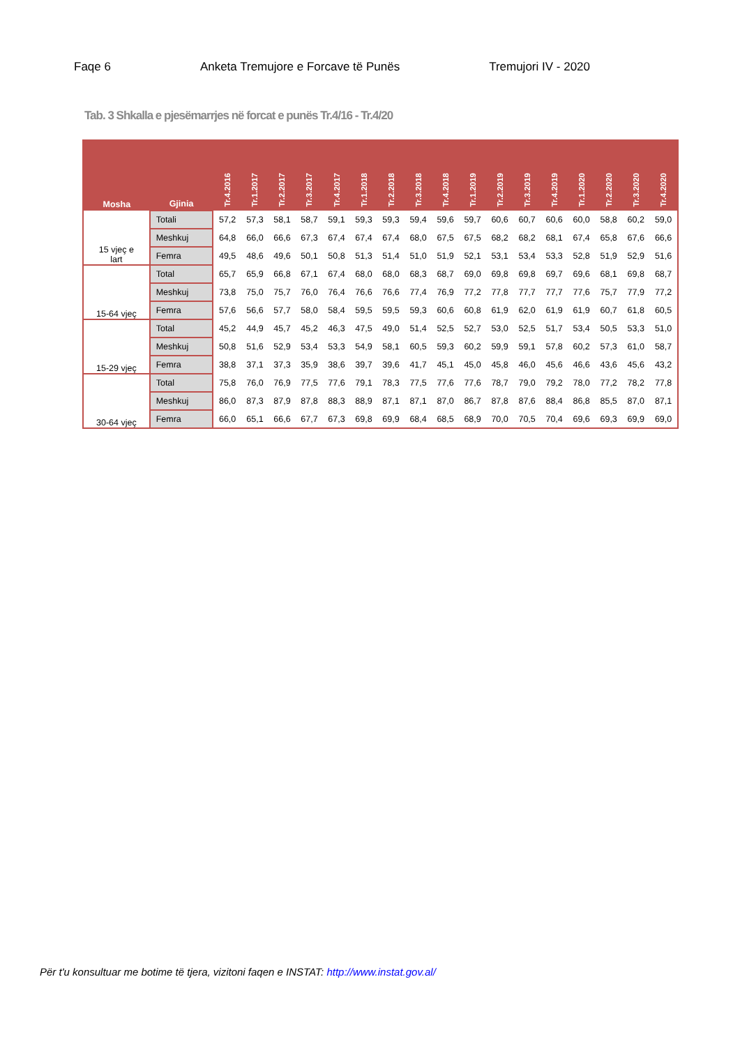Faqe 6 Anketa Tremujore e Forcave të Punës Tremujori IV - 2020
Tab. 3 Shkalla e pjesëmarrjes në forcat e punës Tr.4/16 - Tr.4/20
| Mosha | Gjinia | Tr.4.2016 | Tr.1.2017 | Tr.2.2017 | Tr.3.2017 | Tr.4.2017 | Tr.1.2018 | Tr.2.2018 | Tr.3.2018 | Tr.4.2018 | Tr.1.2019 | Tr.2.2019 | Tr.3.2019 | Tr.4.2019 | Tr.1.2020 | Tr.2.2020 | Tr.3.2020 | Tr.4.2020 |
| --- | --- | --- | --- | --- | --- | --- | --- | --- | --- | --- | --- | --- | --- | --- | --- | --- | --- | --- |
| 15 vjeç e lart | Totali | 57,2 | 57,3 | 58,1 | 58,7 | 59,1 | 59,3 | 59,3 | 59,4 | 59,6 | 59,7 | 60,6 | 60,7 | 60,6 | 60,0 | 58,8 | 60,2 | 59,0 |
| | Meshkuj | 64,8 | 66,0 | 66,6 | 67,3 | 67,4 | 67,4 | 67,4 | 68,0 | 67,5 | 67,5 | 68,2 | 68,2 | 68,1 | 67,4 | 65,8 | 67,6 | 66,6 |
| | Femra | 49,5 | 48,6 | 49,6 | 50,1 | 50,8 | 51,3 | 51,4 | 51,0 | 51,9 | 52,1 | 53,1 | 53,4 | 53,3 | 52,8 | 51,9 | 52,9 | 51,6 |
| 15-64 vjeç | Total | 65,7 | 65,9 | 66,8 | 67,1 | 67,4 | 68,0 | 68,0 | 68,3 | 68,7 | 69,0 | 69,8 | 69,8 | 69,7 | 69,6 | 68,1 | 69,8 | 68,7 |
| | Meshkuj | 73,8 | 75,0 | 75,7 | 76,0 | 76,4 | 76,6 | 76,6 | 77,4 | 76,9 | 77,2 | 77,8 | 77,7 | 77,7 | 77,6 | 75,7 | 77,9 | 77,2 |
| | Femra | 57,6 | 56,6 | 57,7 | 58,0 | 58,4 | 59,5 | 59,5 | 59,3 | 60,6 | 60,8 | 61,9 | 62,0 | 61,9 | 61,9 | 60,7 | 61,8 | 60,5 |
| 15-29 vjeç | Total | 45,2 | 44,9 | 45,7 | 45,2 | 46,3 | 47,5 | 49,0 | 51,4 | 52,5 | 52,7 | 53,0 | 52,5 | 51,7 | 53,4 | 50,5 | 53,3 | 51,0 |
| | Meshkuj | 50,8 | 51,6 | 52,9 | 53,4 | 53,3 | 54,9 | 58,1 | 60,5 | 59,3 | 60,2 | 59,9 | 59,1 | 57,8 | 60,2 | 57,3 | 61,0 | 58,7 |
| | Femra | 38,8 | 37,1 | 37,3 | 35,9 | 38,6 | 39,7 | 39,6 | 41,7 | 45,1 | 45,0 | 45,8 | 46,0 | 45,6 | 46,6 | 43,6 | 45,6 | 43,2 |
| 30-64 vjeç | Total | 75,8 | 76,0 | 76,9 | 77,5 | 77,6 | 79,1 | 78,3 | 77,5 | 77,6 | 77,6 | 78,7 | 79,0 | 79,2 | 78,0 | 77,2 | 78,2 | 77,8 |
| | Meshkuj | 86,0 | 87,3 | 87,9 | 87,8 | 88,3 | 88,9 | 87,1 | 87,1 | 87,0 | 86,7 | 87,8 | 87,6 | 88,4 | 86,8 | 85,5 | 87,0 | 87,1 |
| | Femra | 66,0 | 65,1 | 66,6 | 67,7 | 67,3 | 69,8 | 69,9 | 68,4 | 68,5 | 68,9 | 70,0 | 70,5 | 70,4 | 69,6 | 69,3 | 69,9 | 69,0 |
Për t'u konsultuar me botime të tjera, vizitoni faqen e INSTAT: http://www.instat.gov.al/